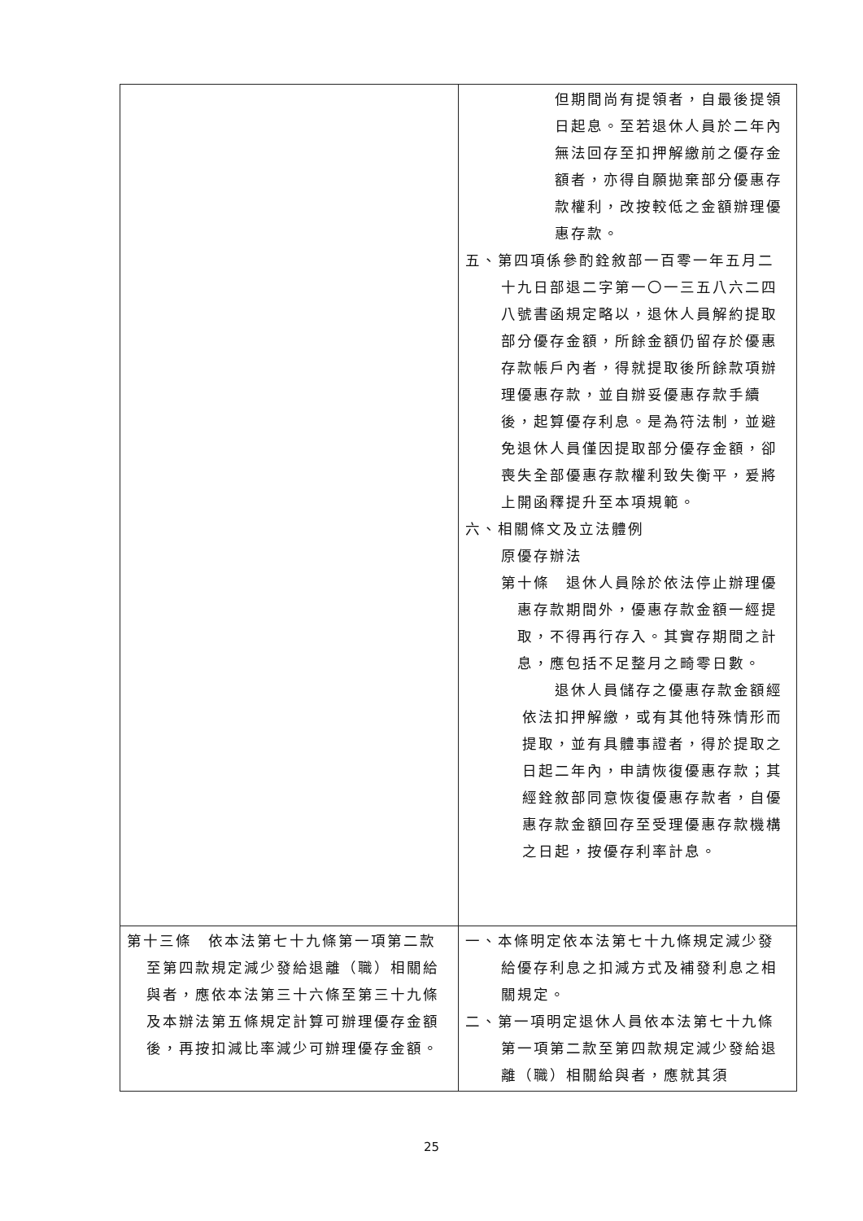| | 但期間尚有提領者，自最後提領日起息。至若退休人員於二年內無法回存至扣押解繳前之優存金額者，亦得自願拋棄部分優惠存款權利，改按較低之金額辦理優惠存款。 五、第四項係參酌銓敘部一百零一年五月二十九日部退二字第一〇一三五八六二四八號書函規定略以，退休人員解約提取部分優存金額，所餘金額仍留存於優惠存款帳戶內者，得就提取後所餘款項辦理優惠存款，並自辦妥優惠存款手續後，起算優存利息。是為符法制，並避免退休人員僅因提取部分優存金額，卻喪失全部優惠存款權利致失衡平，爰將上開函釋提升至本項規範。 六、相關條文及立法體例 原優存辦法 第十條 退休人員除於依法停止辦理優惠存款期間外，優惠存款金額一經提取，不得再行存入。其實存期間之計息，應包括不足整月之畸零日數。 退休人員儲存之優惠存款金額經依法扣押解繳，或有其他特殊情形而提取，並有具體事證者，得於提取之日起二年內，申請恢復優惠存款；其經銓敘部同意恢復優惠存款者，自優惠存款金額回存至受理優惠存款機構之日起，按優存利率計息。 |
| 第十三條 依本法第七十九條第一項第二款至第四款規定減少發給退離（職）相關給與者，應依本法第三十六條至第三十九條及本辦法第五條規定計算可辦理優存金額後，再按扣減比率減少可辦理優存金額。 | 一、本條明定依本法第七十九條規定減少發給優存利息之扣減方式及補發利息之相關規定。 二、第一項明定退休人員依本法第七十九條第一項第二款至第四款規定減少發給退離（職）相關給與者，應就其須 |
25